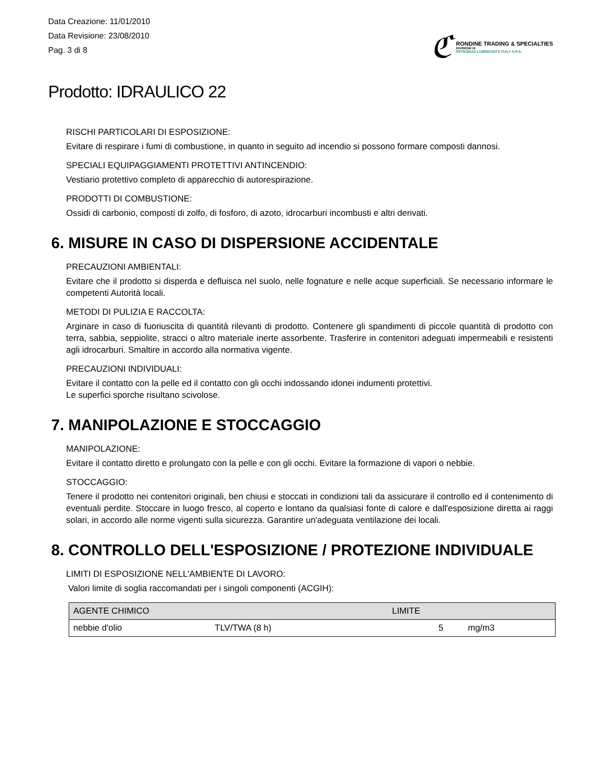Data Creazione: 11/01/2010
Data Revisione: 23/08/2010
Pag. 3 di 8
ℭ
RONDINE TRADING & SPECIALTIES
DIVISIONE DI
PETRONAS LUBRICANTS ITALY S.P.A.
Prodotto: IDRAULICO 22
RISCHI PARTICOLARI DI ESPOSIZIONE:
Evitare di respirare i fumi di combustione, in quanto in seguito ad incendio si possono formare composti dannosi.
SPECIALI EQUIPAGGIAMENTI PROTETTIVI ANTINCENDIO:
Vestiario protettivo completo di apparecchio di autorespirazione.
PRODOTTI DI COMBUSTIONE:
Ossidi di carbonio, composti di zolfo, di fosforo, di azoto, idrocarburi incombusti e altri derivati.
6. MISURE IN CASO DI DISPERSIONE ACCIDENTALE
PRECAUZIONI AMBIENTALI:
Evitare che il prodotto si disperda e defluisca nel suolo, nelle fognature e nelle acque superficiali. Se necessario informare le competenti Autorità locali.
METODI DI PULIZIA E RACCOLTA:
Arginare in caso di fuoriuscita di quantità rilevanti di prodotto. Contenere gli spandimenti di piccole quantità di prodotto con terra, sabbia, seppiolite, stracci o altro materiale inerte assorbente. Trasferire in contenitori adeguati impermeabili e resistenti agli idrocarburi. Smaltire in accordo alla normativa vigente.
PRECAUZIONI INDIVIDUALI:
Evitare il contatto con la pelle ed il contatto con gli occhi indossando idonei indumenti protettivi.
Le superfici sporche risultano scivolose.
7. MANIPOLAZIONE E STOCCAGGIO
MANIPOLAZIONE:
Evitare il contatto diretto e prolungato con la pelle e con gli occhi. Evitare la formazione di vapori o nebbie.
STOCCAGGIO:
Tenere il prodotto nei contenitori originali, ben chiusi e stoccati in condizioni tali da assicurare il controllo ed il contenimento di eventuali perdite. Stoccare in luogo fresco, al coperto e lontano da qualsiasi fonte di calore e dall'esposizione diretta ai raggi solari, in accordo alle norme vigenti sulla sicurezza. Garantire un'adeguata ventilazione dei locali.
8. CONTROLLO DELL'ESPOSIZIONE / PROTEZIONE INDIVIDUALE
LIMITI DI ESPOSIZIONE NELL'AMBIENTE DI LAVORO:
Valori limite di soglia raccomandati per i singoli componenti (ACGIH):
| AGENTE CHIMICO | | LIMITE | |
| --- | --- | --- | --- |
| nebbie d'olio | TLV/TWA (8 h) | 5 | mg/m3 |